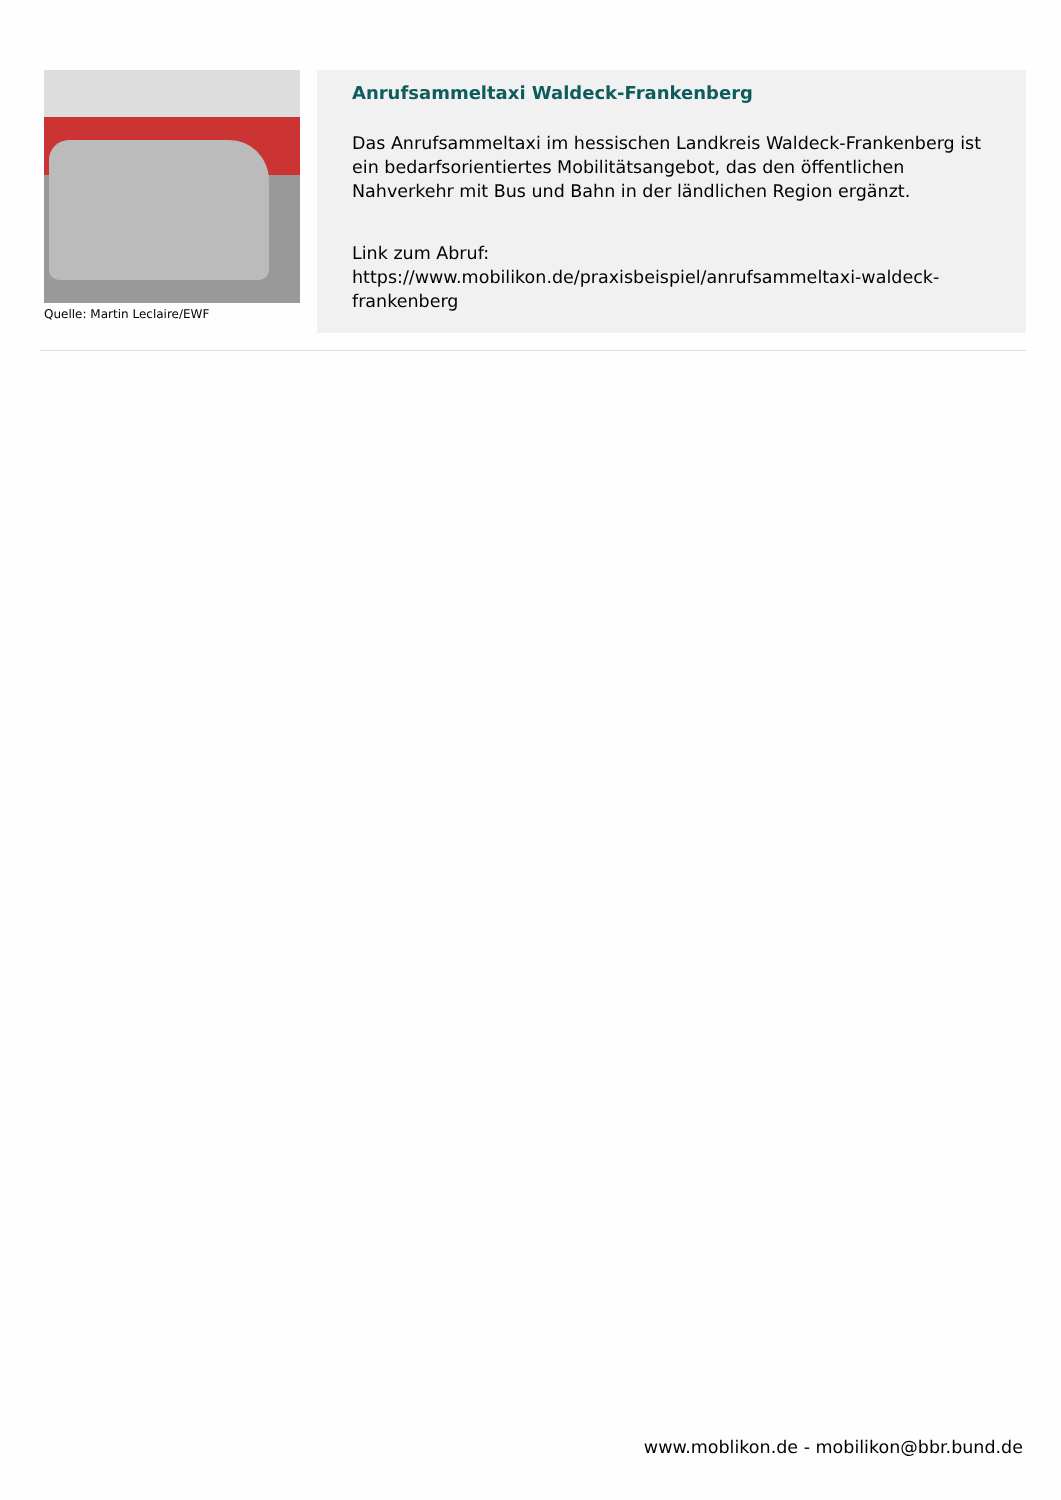Quelle: Martin Leclaire/EWF
Anrufsammeltaxi Waldeck-Frankenberg
Das Anrufsammeltaxi im hessischen Landkreis Waldeck-Frankenberg ist ein bedarfsorientiertes Mobilitätsangebot, das den öffentlichen Nahverkehr mit Bus und Bahn in der ländlichen Region ergänzt.
Link zum Abruf:
https://www.mobilikon.de/praxisbeispiel/anrufsammeltaxi-waldeck-frankenberg
www.moblikon.de - mobilikon@bbr.bund.de